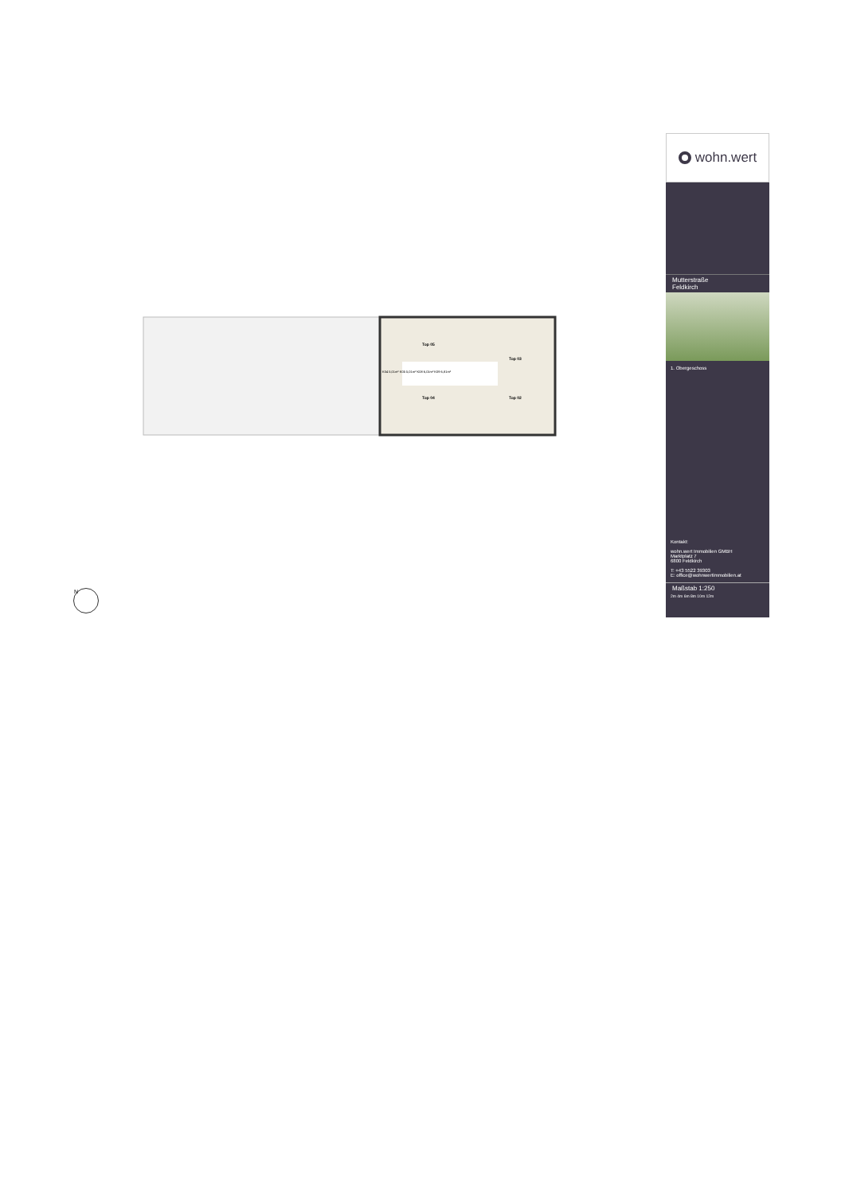Top 05
Top 03
Top 04 Top 02
K04 5,01m² K05 5,01m² K08 6,01m² K09 6,81m²
N
wohn.wert
Mutterstraße
Feldkirch
1. Obergeschoss
Kontakt:
wohn.wert Immobilien GMBH
Marktplatz 7
6800 Feldkirch
T: +43 5522 39303
E: office@wohnwertimmobilien.at
Maßstab 1:250
2m 4m 6m 8m 10m 12m